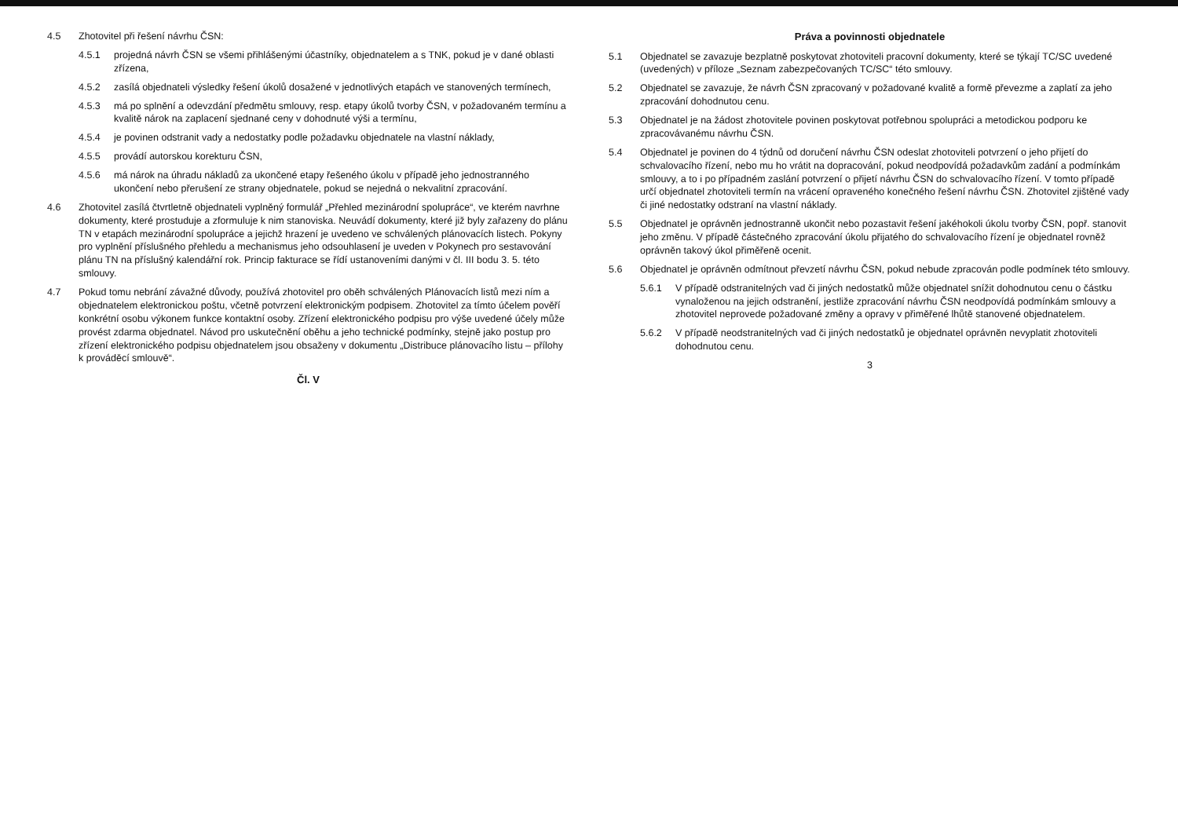4.5 Zhotovitel při řešení návrhu ČSN:
4.5.1 projedná návrh ČSN se všemi přihlášenými účastníky, objednatelem a s TNK, pokud je v dané oblasti zřízena,
4.5.2 zasílá objednateli výsledky řešení úkolů dosažené v jednotlivých etapách ve stanovených termínech,
4.5.3 má po splnění a odevzdání předmětu smlouvy, resp. etapy úkolů tvorby ČSN, v požadovaném termínu a kvalitě nárok na zaplacení sjednané ceny v dohodnuté výši a termínu,
4.5.4 je povinen odstranit vady a nedostatky podle požadavku objednatele na vlastní náklady,
4.5.5 provádí autorskou korekturu ČSN,
4.5.6 má nárok na úhradu nákladů za ukončené etapy řešeného úkolu v případě jeho jednostranného ukončení nebo přerušení ze strany objednatele, pokud se nejedná o nekvalitní zpracování.
4.6 Zhotovitel zasílá čtvrtletně objednateli vyplněný formulář „Přehled mezinárodní spolupráce“, ve kterém navrhne dokumenty, které prostuduje a zformuluje k nim stanoviska. Neuvádí dokumenty, které již byly zařazeny do plánu TN v etapách mezinárodní spolupráce a jejichž hrazení je uvedeno ve schválených plánovacích listech. Pokyny pro vyplnění příslušného přehledu a mechanismus jeho odsouhlasení je uveden v Pokynech pro sestavování plánu TN na příslušný kalendářní rok. Princip fakturace se řídí ustanoveními danými v čl. III bodu 3. 5. této smlouvy.
4.7 Pokud tomu nebrání závažné důvody, používá zhotovitel pro oběh schválených Plánovacích listů mezi ním a objednatelem elektronickou poštu, včetně potvrzení elektronickým podpisem. Zhotovitel za tímto účelem pověří konkrétní osobu výkonem funkce kontaktní osoby. Zřízení elektronického podpisu pro výše uvedené účely může provést zdarma objednatel. Návod pro uskutečnění oběhu a jeho technické podmínky, stejně jako postup pro zřízení elektronického podpisu objednatelem jsou obsaženy v dokumentu „Distribuce plánovacího listu – přílohy k prováděcí smlouvě“.
Čl. V
Práva a povinnosti objednatele
5.1 Objednatel se zavazuje bezplatně poskytovat zhotoviteli pracovní dokumenty, které se týkají TC/SC uvedené (uvedených) v příloze „Seznam zabezpečovaných TC/SC“ této smlouvy.
5.2 Objednatel se zavazuje, že návrh ČSN zpracovaný v požadované kvalitě a formě převezme a zaplatí za jeho zpracování dohodnutou cenu.
5.3 Objednatel je na žádost zhotovitele povinen poskytovat potřebnou spolupráci a metodickou podporu ke zpracovávanému návrhu ČSN.
5.4 Objednatel je povinen do 4 týdnů od doručení návrhu ČSN odeslat zhotoviteli potvrzení o jeho přijetí do schvalovacího řízení, nebo mu ho vrátit na dopracování, pokud neodpovídá požadavkům zadání a podmínkám smlouvy, a to i po případném zaslání potvrzení o přijetí návrhu ČSN do schvalovacího řízení. V tomto případě určí objednatel zhotoviteli termín na vrácení opraveného konečného řešení návrhu ČSN. Zhotovitel zjištěné vady či jiné nedostatky odstraní na vlastní náklady.
5.5 Objednatel je oprávněn jednostranně ukončit nebo pozastavit řešení jakéhokoli úkolu tvorby ČSN, popř. stanovit jeho změnu. V případě částečného zpracování úkolu přijatého do schvalovacího řízení je objednatel rovněž oprávněn takový úkol přiměřeně ocenit.
5.6 Objednatel je oprávněn odmítnout převzetí návrhu ČSN, pokud nebude zpracován podle podmínek této smlouvy.
5.6.1 V případě odstranitelných vad či jiných nedostatků může objednatel snížit dohodnutou cenu o částku vynaloženou na jejich odstranění, jestliže zpracování návrhu ČSN neodpovídá podmínkám smlouvy a zhotovitel neprovede požadované změny a opravy v přiměřené lhůtě stanovené objednatelem.
5.6.2 V případě neodstranitelných vad či jiných nedostatků je objednatel oprávněn nevyplatit zhotoviteli dohodnutou cenu.
3